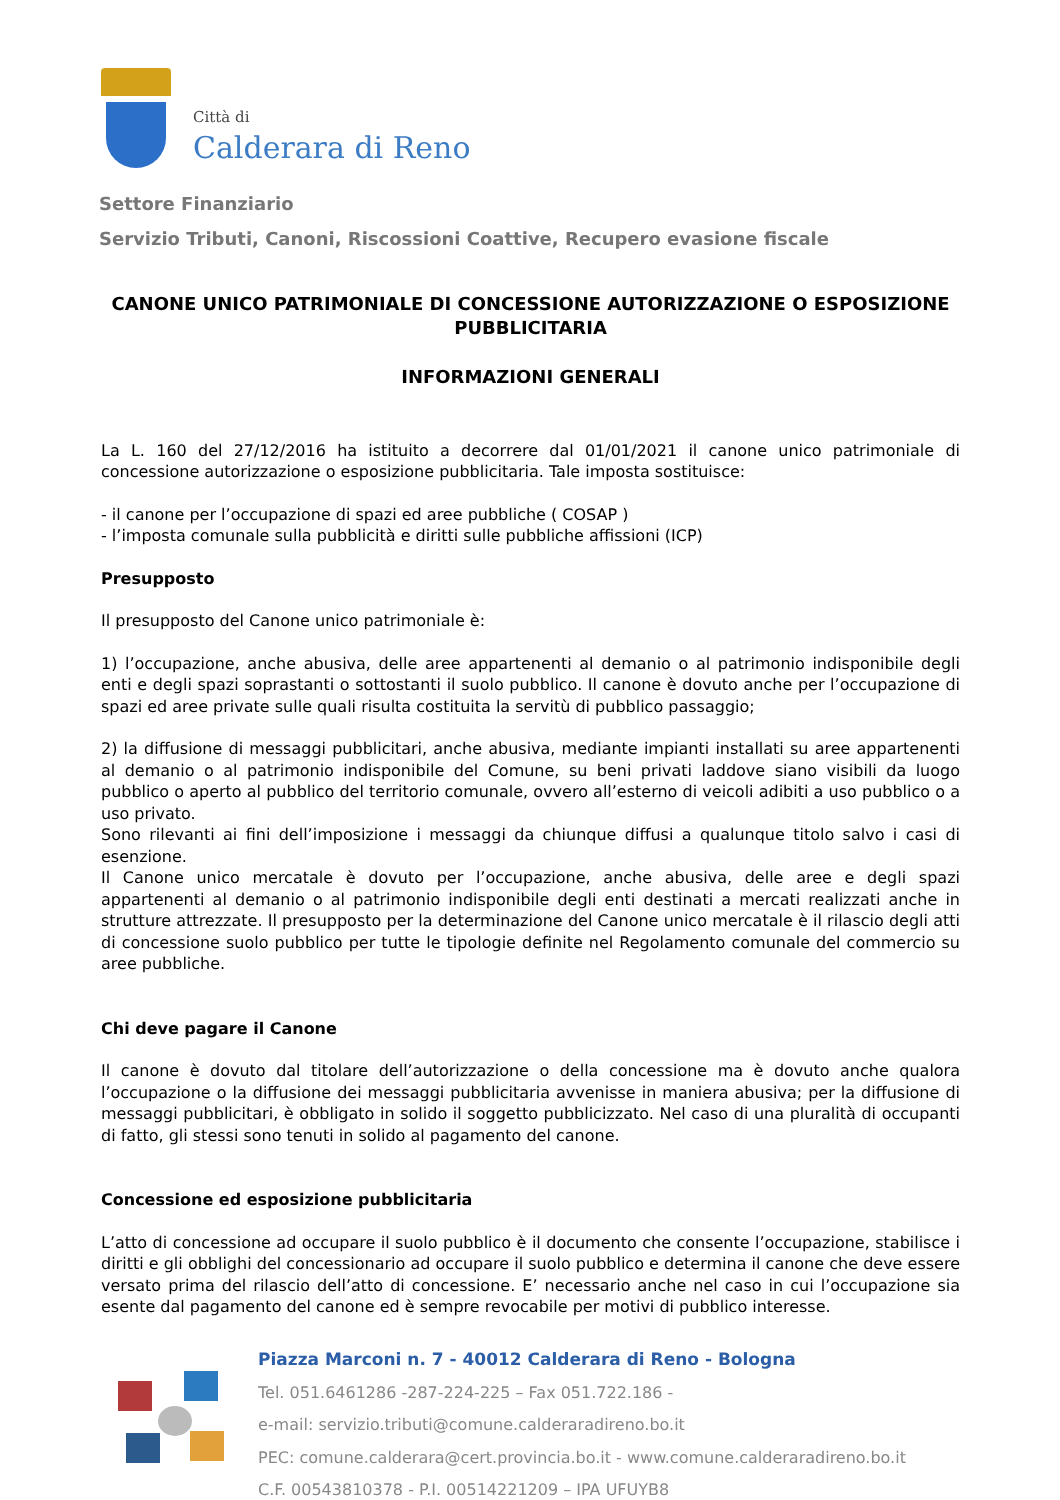Città di
Calderara di Reno
Settore Finanziario
Servizio Tributi, Canoni, Riscossioni Coattive, Recupero evasione fiscale
CANONE UNICO PATRIMONIALE DI CONCESSIONE AUTORIZZAZIONE O ESPOSIZIONE PUBBLICITARIA
INFORMAZIONI GENERALI
La L. 160 del 27/12/2016 ha istituito a decorrere dal 01/01/2021 il canone unico patrimoniale di concessione autorizzazione o esposizione pubblicitaria. Tale imposta sostituisce:
- il canone per l’occupazione di spazi ed aree pubbliche ( COSAP )
- l’imposta comunale sulla pubblicità e diritti sulle pubbliche affissioni (ICP)
Presupposto
Il presupposto del Canone unico patrimoniale è:
1) l’occupazione, anche abusiva, delle aree appartenenti al demanio o al patrimonio indisponibile degli enti e degli spazi soprastanti o sottostanti il suolo pubblico. Il canone è dovuto anche per l’occupazione di spazi ed aree private sulle quali risulta costituita la servitù di pubblico passaggio;
2) la diffusione di messaggi pubblicitari, anche abusiva, mediante impianti installati su aree appartenenti al demanio o al patrimonio indisponibile del Comune, su beni privati laddove siano visibili da luogo pubblico o aperto al pubblico del territorio comunale, ovvero all’esterno di veicoli adibiti a uso pubblico o a uso privato.
Sono rilevanti ai fini dell’imposizione i messaggi da chiunque diffusi a qualunque titolo salvo i casi di esenzione.
Il Canone unico mercatale è dovuto per l’occupazione, anche abusiva, delle aree e degli spazi appartenenti al demanio o al patrimonio indisponibile degli enti destinati a mercati realizzati anche in strutture attrezzate. Il presupposto per la determinazione del Canone unico mercatale è il rilascio degli atti di concessione suolo pubblico per tutte le tipologie definite nel Regolamento comunale del commercio su aree pubbliche.
Chi deve pagare il Canone
Il canone è dovuto dal titolare dell’autorizzazione o della concessione ma è dovuto anche qualora l’occupazione o la diffusione dei messaggi pubblicitaria avvenisse in maniera abusiva; per la diffusione di messaggi pubblicitari, è obbligato in solido il soggetto pubblicizzato. Nel caso di una pluralità di occupanti di fatto, gli stessi sono tenuti in solido al pagamento del canone.
Concessione ed esposizione pubblicitaria
L’atto di concessione ad occupare il suolo pubblico è il documento che consente l’occupazione, stabilisce i diritti e gli obblighi del concessionario ad occupare il suolo pubblico e determina il canone che deve essere versato prima del rilascio dell’atto di concessione. E’ necessario anche nel caso in cui l’occupazione sia esente dal pagamento del canone ed è sempre revocabile per motivi di pubblico interesse.
Piazza Marconi n. 7 - 40012 Calderara di Reno - Bologna
Tel. 051.6461286 -287-224-225 – Fax 051.722.186 -
e-mail: servizio.tributi@comune.calderaradireno.bo.it
PEC: comune.calderara@cert.provincia.bo.it - www.comune.calderaradireno.bo.it
C.F. 00543810378 - P.I. 00514221209 – IPA UFUYB8